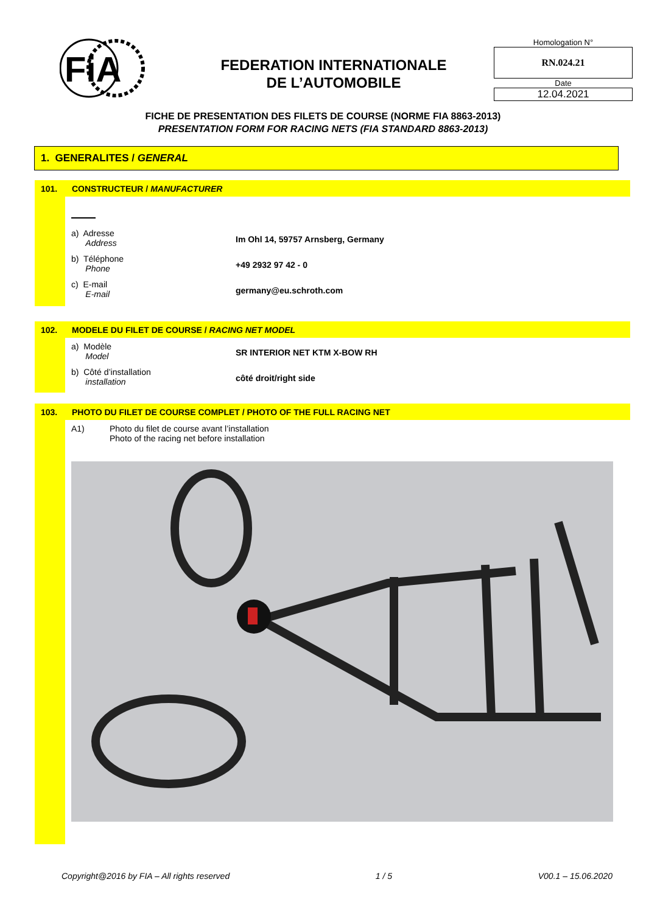FiA
FEDERATION INTERNATIONALE
DE L’AUTOMOBILE
Homologation N°
RN.024.21
Date
12.04.2021
FICHE DE PRESENTATION DES FILETS DE COURSE (NORME FIA 8863-2013)
PRESENTATION FORM FOR RACING NETS (FIA STANDARD 8863-2013)
1. GENERALITES / GENERAL
101. CONSTRUCTEUR / MANUFACTURER
a) Adresse
Address
Im Ohl 14, 59757 Arnsberg, Germany
b) Téléphone
Phone
+49 2932 97 42 - 0
c) E-mail
E-mail
germany@eu.schroth.com
102. MODELE DU FILET DE COURSE / RACING NET MODEL
a) Modèle
Model
SR INTERIOR NET KTM X-BOW RH
b) Côté d’installation
installation
côté droit/right side
103. PHOTO DU FILET DE COURSE COMPLET / PHOTO OF THE FULL RACING NET
A1) Photo du filet de course avant l’installation
Photo of the racing net before installation
Copyright@2016 by FIA – All rights reserved 1 / 5 V00.1 – 15.06.2020